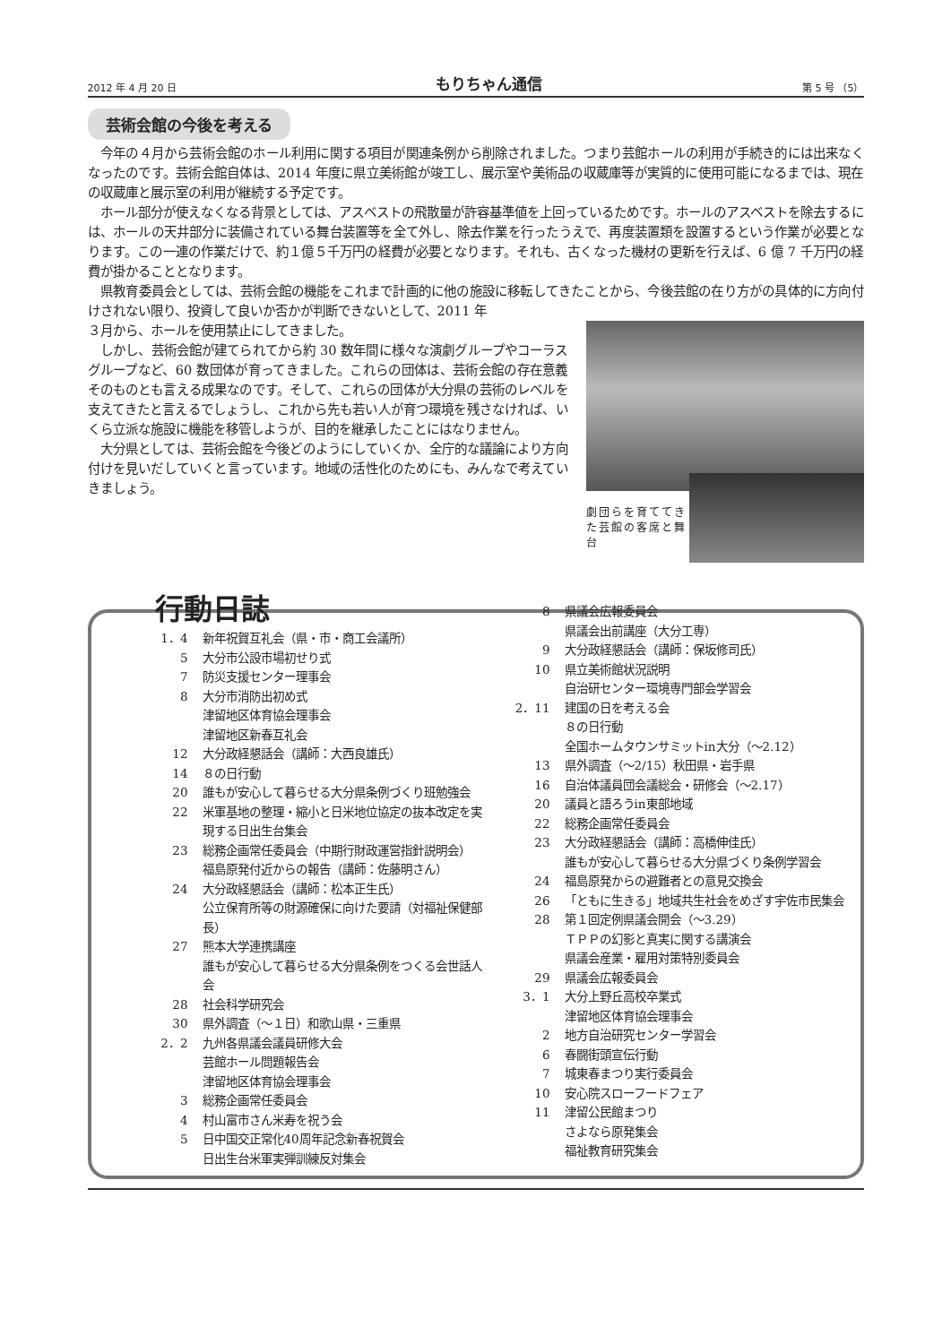2012 年 4 月 20 日 もりちゃん通信 第 5 号 （5）
芸術会館の今後を考える
今年の４月から芸術会館のホール利用に関する項目が関連条例から削除されました。つまり芸館ホールの利用が手続き的には出来なくなったのです。芸術会館自体は、2014 年度に県立美術館が竣工し、展示室や美術品の収蔵庫等が実質的に使用可能になるまでは、現在の収蔵庫と展示室の利用が継続する予定です。
ホール部分が使えなくなる背景としては、アスベストの飛散量が許容基準値を上回っているためです。ホールのアスベストを除去するには、ホールの天井部分に装備されている舞台装置等を全て外し、除去作業を行ったうえで、再度装置類を設置するという作業が必要となります。この一連の作業だけで、約１億５千万円の経費が必要となります。それも、古くなった機材の更新を行えば、6 億 7 千万円の経費が掛かることとなります。
県教育委員会としては、芸術会館の機能をこれまで計画的に他の施設に移転してきたことから、今後芸館の在り方がの具体的に方向付けされない限り、投資して良いか否かが判断できないとして、2011 年
３月から、ホールを使用禁止にしてきました。
しかし、芸術会館が建てられてから約 30 数年間に様々な演劇グループやコーラスグループなど、60 数団体が育ってきました。これらの団体は、芸術会館の存在意義そのものとも言える成果なのです。そして、これらの団体が大分県の芸術のレベルを支えてきたと言えるでしょうし、これから先も若い人が育つ環境を残さなければ、いくら立派な施設に機能を移管しようが、目的を継承したことにはなりません。
大分県としては、芸術会館を今後どのようにしていくか、全庁的な議論により方向付けを見いだしていくと言っています。地域の活性化のためにも、みんなで考えていきましょう。
劇団らを育ててきた芸館の客席と舞台
行動日誌
1．4 新年祝賀互礼会（県・市・商工会議所）
5 大分市公設市場初せり式
7 防災支援センター理事会
8 大分市消防出初め式
津留地区体育協会理事会
津留地区新春互礼会
12 大分政経懇話会（講師：大西良雄氏）
14 ８の日行動
20 誰もが安心して暮らせる大分県条例づくり班勉強会
22 米軍基地の整理・縮小と日米地位協定の抜本改定を実現する日出生台集会
23 総務企画常任委員会（中期行財政運営指針説明会）
福島原発付近からの報告（講師：佐藤明さん）
24 大分政経懇話会（講師：松本正生氏）
公立保育所等の財源確保に向けた要請（対福祉保健部長）
27 熊本大学連携講座
誰もが安心して暮らせる大分県条例をつくる会世話人会
28 社会科学研究会
30 県外調査（～１日）和歌山県・三重県
2．2 九州各県議会議員研修大会
芸館ホール問題報告会
津留地区体育協会理事会
3 総務企画常任委員会
4 村山富市さん米寿を祝う会
5 日中国交正常化40周年記念新春祝賀会
日出生台米軍実弾訓練反対集会
8 県議会広報委員会
県議会出前講座（大分工専）
9 大分政経懇話会（講師：保坂修司氏）
10 県立美術館状況説明
自治研センター環境専門部会学習会
2．11 建国の日を考える会
８の日行動
全国ホームタウンサミットin大分（～2.12）
13 県外調査（～2/15）秋田県・岩手県
16 自治体議員団会議総会・研修会（～2.17）
20 議員と語ろうin東部地域
22 総務企画常任委員会
23 大分政経懇話会（講師：高橋伸佳氏）
誰もが安心して暮らせる大分県づくり条例学習会
24 福島原発からの避難者との意見交換会
26 「ともに生きる」地域共生社会をめざす宇佐市民集会
28 第１回定例県議会開会（～3.29）
ＴＰＰの幻影と真実に関する講演会
県議会産業・雇用対策特別委員会
29 県議会広報委員会
3．1 大分上野丘高校卒業式
津留地区体育協会理事会
2 地方自治研究センター学習会
6 春闘街頭宣伝行動
7 城東春まつり実行委員会
10 安心院スローフードフェア
11 津留公民館まつり
さよなら原発集会
福祉教育研究集会